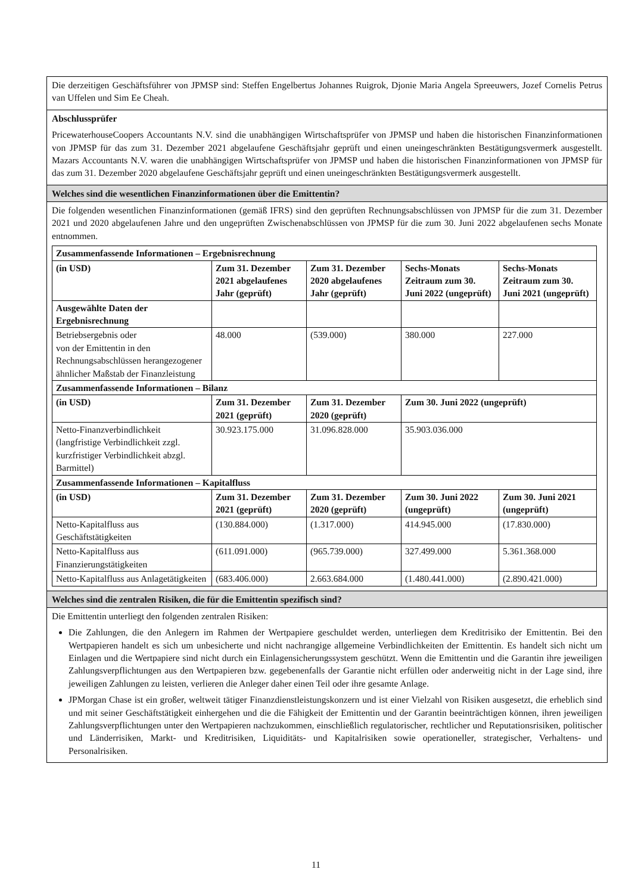Die derzeitigen Geschäftsführer von JPMSP sind: Steffen Engelbertus Johannes Ruigrok, Djonie Maria Angela Spreeuwers, Jozef Cornelis Petrus van Uffelen und Sim Ee Cheah.
Abschlussprüfer
PricewaterhouseCoopers Accountants N.V. sind die unabhängigen Wirtschaftsprüfer von JPMSP und haben die historischen Finanzinformationen von JPMSP für das zum 31. Dezember 2021 abgelaufene Geschäftsjahr geprüft und einen uneingeschränkten Bestätigungsvermerk ausgestellt. Mazars Accountants N.V. waren die unabhängigen Wirtschaftsprüfer von JPMSP und haben die historischen Finanzinformationen von JPMSP für das zum 31. Dezember 2020 abgelaufene Geschäftsjahr geprüft und einen uneingeschränkten Bestätigungsvermerk ausgestellt.
Welches sind die wesentlichen Finanzinformationen über die Emittentin?
Die folgenden wesentlichen Finanzinformationen (gemäß IFRS) sind den geprüften Rechnungsabschlüssen von JPMSP für die zum 31. Dezember 2021 und 2020 abgelaufenen Jahre und den ungeprüften Zwischenabschlüssen von JPMSP für die zum 30. Juni 2022 abgelaufenen sechs Monate entnommen.
| Zusammenfassende Informationen – Ergebnisrechnung | | | | |
| --- | --- | --- | --- | --- |
| (in USD) | Zum 31. Dezember 2021 abgelaufenes Jahr (geprüft) | Zum 31. Dezember 2020 abgelaufenes Jahr (geprüft) | Sechs-Monats Zeitraum zum 30. Juni 2022 (ungeprüft) | Sechs-Monats Zeitraum zum 30. Juni 2021 (ungeprüft) |
| Ausgewählte Daten der Ergebnisrechnung | | | | |
| Betriebsergebnis oder von der Emittentin in den Rechnungsabschlüssen herangezogener ähnlicher Maßstab der Finanzleistung | 48.000 | (539.000) | 380.000 | 227.000 |
| Zusammenfassende Informationen – Bilanz | | | | |
| (in USD) | Zum 31. Dezember 2021 (geprüft) | Zum 31. Dezember 2020 (geprüft) | Zum 30. Juni 2022 (ungeprüft) | |
| Netto-Finanzverbindlichkeit (langfristige Verbindlichkeit zzgl. kurzfristiger Verbindlichkeit abzgl. Barmittel) | 30.923.175.000 | 31.096.828.000 | 35.903.036.000 | |
| Zusammenfassende Informationen – Kapitalfluss | | | | |
| (in USD) | Zum 31. Dezember 2021 (geprüft) | Zum 31. Dezember 2020 (geprüft) | Zum 30. Juni 2022 (ungeprüft) | Zum 30. Juni 2021 (ungeprüft) |
| Netto-Kapitalfluss aus Geschäftstätigkeiten | (130.884.000) | (1.317.000) | 414.945.000 | (17.830.000) |
| Netto-Kapitalfluss aus Finanzierungstätigkeiten | (611.091.000) | (965.739.000) | 327.499.000 | 5.361.368.000 |
| Netto-Kapitalfluss aus Anlagetätigkeiten | (683.406.000) | 2.663.684.000 | (1.480.441.000) | (2.890.421.000) |
Welches sind die zentralen Risiken, die für die Emittentin spezifisch sind?
Die Emittentin unterliegt den folgenden zentralen Risiken:
Die Zahlungen, die den Anlegern im Rahmen der Wertpapiere geschuldet werden, unterliegen dem Kreditrisiko der Emittentin. Bei den Wertpapieren handelt es sich um unbesicherte und nicht nachrangige allgemeine Verbindlichkeiten der Emittentin. Es handelt sich nicht um Einlagen und die Wertpapiere sind nicht durch ein Einlagensicherungssystem geschützt. Wenn die Emittentin und die Garantin ihre jeweiligen Zahlungsverpflichtungen aus den Wertpapieren bzw. gegebenenfalls der Garantie nicht erfüllen oder anderweitig nicht in der Lage sind, ihre jeweiligen Zahlungen zu leisten, verlieren die Anleger daher einen Teil oder ihre gesamte Anlage.
JPMorgan Chase ist ein großer, weltweit tätiger Finanzdienstleistungskonzern und ist einer Vielzahl von Risiken ausgesetzt, die erheblich sind und mit seiner Geschäftstätigkeit einhergehen und die die Fähigkeit der Emittentin und der Garantin beeinträchtigen können, ihren jeweiligen Zahlungsverpflichtungen unter den Wertpapieren nachzukommen, einschließlich regulatorischer, rechtlicher und Reputationsrisiken, politischer und Länderrisiken, Markt- und Kreditrisiken, Liquiditäts- und Kapitalrisiken sowie operationeller, strategischer, Verhaltens- und Personalrisiken.
11